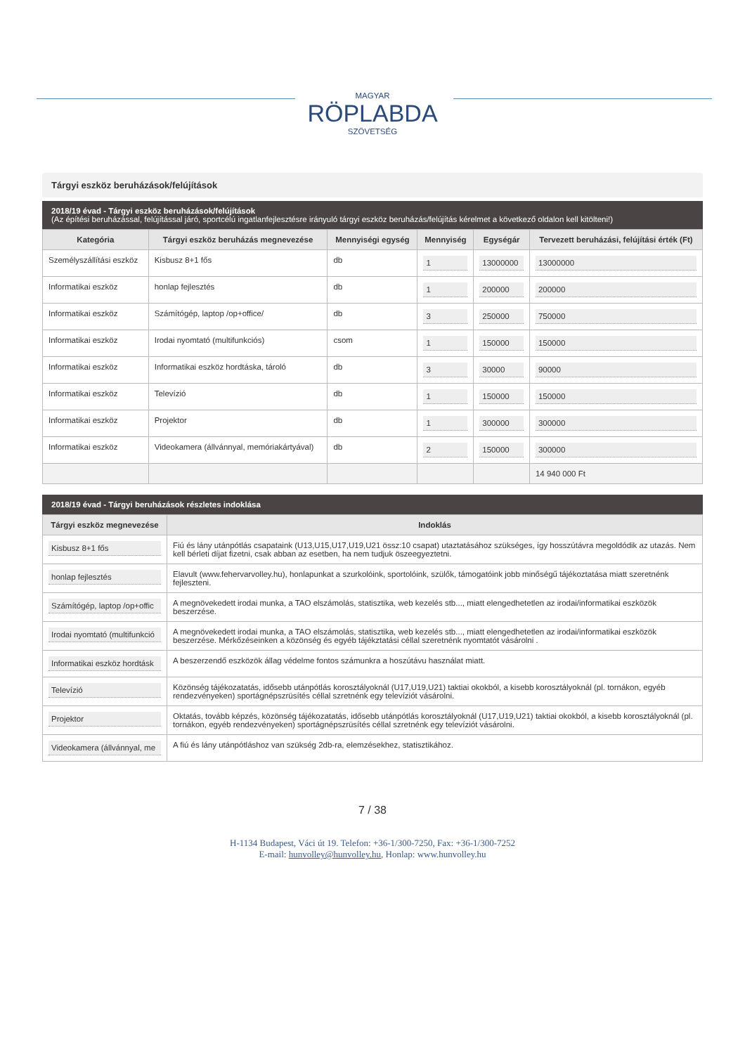MAGYAR
RÖPLABDA
SZÖVETSÉG
Tárgyi eszköz beruházások/felújítások
2018/19 évad - Tárgyi eszköz beruházások/felújítások
(Az építési beruházással, felújítással járó, sportcélú ingatlanfejlesztésre irányuló tárgyi eszköz beruházás/felújítás kérelmet a következő oldalon kell kitölteni!)
| Kategória | Tárgyi eszköz beruházás megnevezése | Mennyiségi egység | Mennyiség | Egységár | Tervezett beruházási, felújítási érték (Ft) |
| --- | --- | --- | --- | --- | --- |
| Személyszállítási eszköz | Kisbusz 8+1 fős | db | 1 | 13000000 | 13000000 |
| Informatikai eszköz | honlap fejlesztés | db | 1 | 200000 | 200000 |
| Informatikai eszköz | Számítógép, laptop /op+office/ | db | 3 | 250000 | 750000 |
| Informatikai eszköz | Irodai nyomtató (multifunkciós) | csom | 1 | 150000 | 150000 |
| Informatikai eszköz | Informatikai eszköz hordtáska, tároló | db | 3 | 30000 | 90000 |
| Informatikai eszköz | Televízió | db | 1 | 150000 | 150000 |
| Informatikai eszköz | Projektor | db | 1 | 300000 | 300000 |
| Informatikai eszköz | Videokamera (állvánnyal, memóriakártyával) | db | 2 | 150000 | 300000 |
| | | | | | 14 940 000 Ft |
2018/19 évad - Tárgyi beruházások részletes indoklása
| Tárgyi eszköz megnevezése | Indoklás |
| --- | --- |
| Kisbusz 8+1 fős | Fiú és lány utánpótlás csapataink (U13,U15,U17,U19,U21 össz:10 csapat) utaztatásához szükséges, így hosszútávra megoldódik az utazás. Nem kell bérleti díjat fizetni, csak abban az esetben, ha nem tudjuk öszeegyeztetni. |
| honlap fejlesztés | Elavult (www.fehervarvolley.hu), honlapunkat a szurkolóink, sportolóink, szülők, támogatóink jobb minőségű tájékoztatása miatt szeretnénk fejleszteni. |
| Számítógép, laptop /op+offic | A megnövekedett irodai munka, a TAO elszámolás, statisztika, web kezelés stb..., miatt elengedhetetlen az irodai/informatikai eszközök beszerzése. |
| Irodai nyomtató (multifunkció | A megnövekedett irodai munka, a TAO elszámolás, statisztika, web kezelés stb..., miatt elengedhetetlen az irodai/informatikai eszközök beszerzése. Mérkőzéseinken a közönség és egyéb tájékztatási céllal szeretnénk nyomtatót vásárolni . |
| Informatikai eszköz hordtásk | A beszerzendő eszközök állag védelme fontos számunkra a hoszútávu használat miatt. |
| Televízió | Közönség tájékozatatás, idősebb utánpótlás korosztályoknál (U17,U19,U21) taktiai okokból, a kisebb korosztályoknál (pl. tornákon, egyéb rendezvényeken) sportágnépszrüsítés céllal szretnénk egy televíziót vásárolni. |
| Projektor | Oktatás, tovább képzés, közönség tájékozatatás, idősebb utánpótlás korosztályoknál (U17,U19,U21) taktiai okokból, a kisebb korosztályoknál (pl. tornákon, egyéb rendezvényeken) sportágnépszrüsítés céllal szretnénk egy televíziót vásárolni. |
| Videokamera (állvánnyal, me | A fiú és lány utánpótláshoz van szükség 2db-ra, elemzésekhez, statisztikához. |
7 / 38
H-1134 Budapest, Váci út 19. Telefon: +36-1/300-7250, Fax: +36-1/300-7252
E-mail: hunvolley@hunvolley.hu, Honlap: www.hunvolley.hu